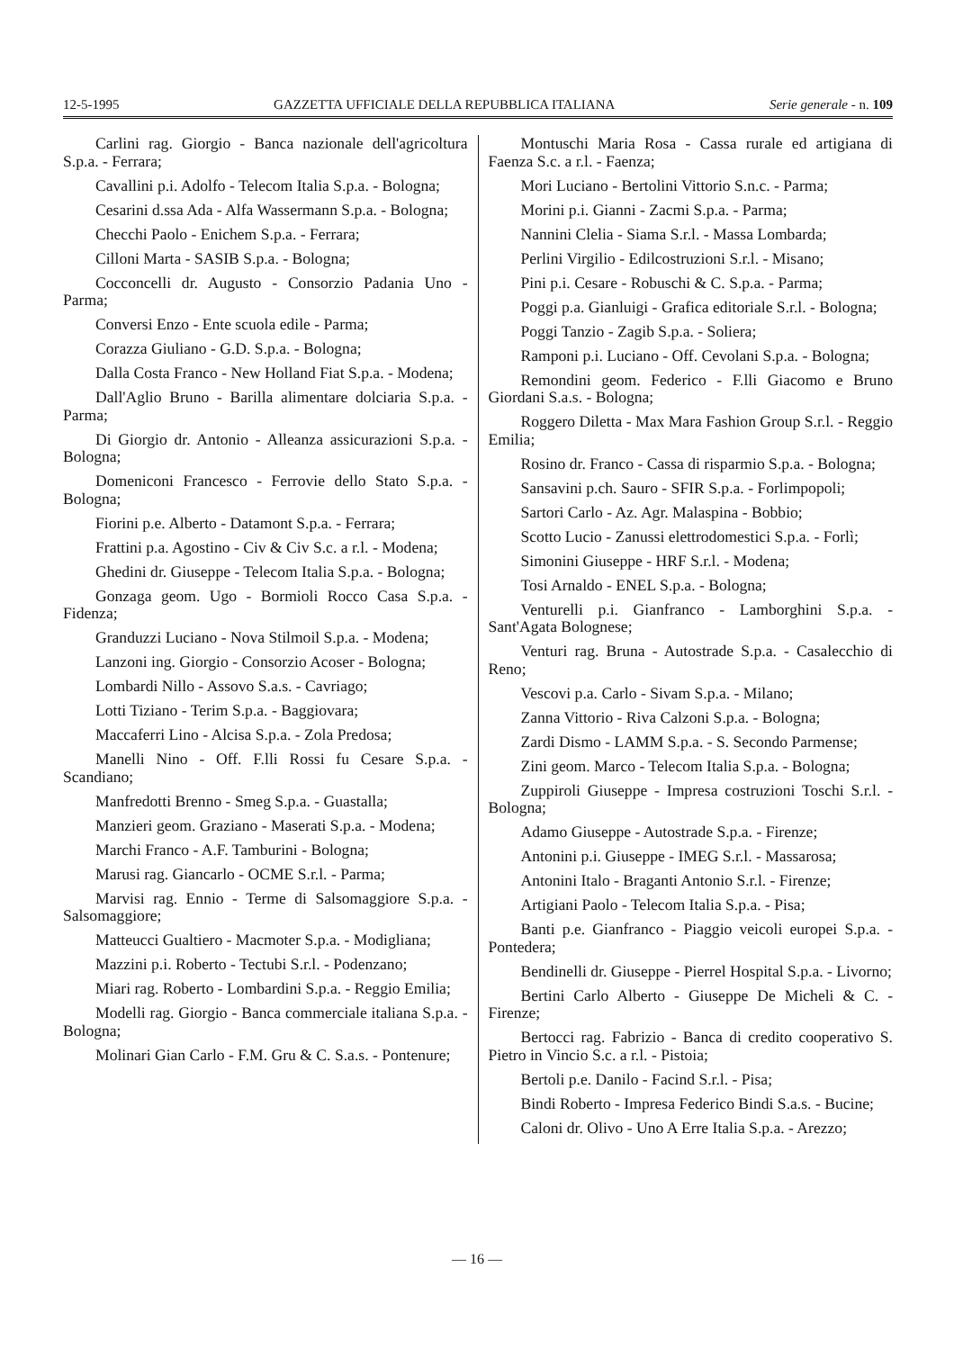12-5-1995 GAZZETTA UFFICIALE DELLA REPUBBLICA ITALIANA Serie generale - n. 109
Carlini rag. Giorgio - Banca nazionale dell'agricoltura S.p.a. - Ferrara;
Cavallini p.i. Adolfo - Telecom Italia S.p.a. - Bologna;
Cesarini d.ssa Ada - Alfa Wassermann S.p.a. - Bologna;
Checchi Paolo - Enichem S.p.a. - Ferrara;
Cilloni Marta - SASIB S.p.a. - Bologna;
Cocconcelli dr. Augusto - Consorzio Padania Uno - Parma;
Conversi Enzo - Ente scuola edile - Parma;
Corazza Giuliano - G.D. S.p.a. - Bologna;
Dalla Costa Franco - New Holland Fiat S.p.a. - Modena;
Dall'Aglio Bruno - Barilla alimentare dolciaria S.p.a. - Parma;
Di Giorgio dr. Antonio - Alleanza assicurazioni S.p.a. - Bologna;
Domeniconi Francesco - Ferrovie dello Stato S.p.a. - Bologna;
Fiorini p.e. Alberto - Datamont S.p.a. - Ferrara;
Frattini p.a. Agostino - Civ & Civ S.c. a r.l. - Modena;
Ghedini dr. Giuseppe - Telecom Italia S.p.a. - Bologna;
Gonzaga geom. Ugo - Bormioli Rocco Casa S.p.a. - Fidenza;
Granduzzi Luciano - Nova Stilmoil S.p.a. - Modena;
Lanzoni ing. Giorgio - Consorzio Acoser - Bologna;
Lombardi Nillo - Assovo S.a.s. - Cavriago;
Lotti Tiziano - Terim S.p.a. - Baggiovara;
Maccaferri Lino - Alcisa S.p.a. - Zola Predosa;
Manelli Nino - Off. F.lli Rossi fu Cesare S.p.a. - Scandiano;
Manfredotti Brenno - Smeg S.p.a. - Guastalla;
Manzieri geom. Graziano - Maserati S.p.a. - Modena;
Marchi Franco - A.F. Tamburini - Bologna;
Marusi rag. Giancarlo - OCME S.r.l. - Parma;
Marvisi rag. Ennio - Terme di Salsomaggiore S.p.a. - Salsomaggiore;
Matteucci Gualtiero - Macmoter S.p.a. - Modigliana;
Mazzini p.i. Roberto - Tectubi S.r.l. - Podenzano;
Miari rag. Roberto - Lombardini S.p.a. - Reggio Emilia;
Modelli rag. Giorgio - Banca commerciale italiana S.p.a. - Bologna;
Molinari Gian Carlo - F.M. Gru & C. S.a.s. - Pontenure;
Montuschi Maria Rosa - Cassa rurale ed artigiana di Faenza S.c. a r.l. - Faenza;
Mori Luciano - Bertolini Vittorio S.n.c. - Parma;
Morini p.i. Gianni - Zacmi S.p.a. - Parma;
Nannini Clelia - Siama S.r.l. - Massa Lombarda;
Perlini Virgilio - Edilcostruzioni S.r.l. - Misano;
Pini p.i. Cesare - Robuschi & C. S.p.a. - Parma;
Poggi p.a. Gianluigi - Grafica editoriale S.r.l. - Bologna;
Poggi Tanzio - Zagib S.p.a. - Soliera;
Ramponi p.i. Luciano - Off. Cevolani S.p.a. - Bologna;
Remondini geom. Federico - F.lli Giacomo e Bruno Giordani S.a.s. - Bologna;
Roggero Diletta - Max Mara Fashion Group S.r.l. - Reggio Emilia;
Rosino dr. Franco - Cassa di risparmio S.p.a. - Bologna;
Sansavini p.ch. Sauro - SFIR S.p.a. - Forlimpopoli;
Sartori Carlo - Az. Agr. Malaspina - Bobbio;
Scotto Lucio - Zanussi elettrodomestici S.p.a. - Forlì;
Simonini Giuseppe - HRF S.r.l. - Modena;
Tosi Arnaldo - ENEL S.p.a. - Bologna;
Venturelli p.i. Gianfranco - Lamborghini S.p.a. - Sant'Agata Bolognese;
Venturi rag. Bruna - Autostrade S.p.a. - Casalecchio di Reno;
Vescovi p.a. Carlo - Sivam S.p.a. - Milano;
Zanna Vittorio - Riva Calzoni S.p.a. - Bologna;
Zardi Dismo - LAMM S.p.a. - S. Secondo Parmense;
Zini geom. Marco - Telecom Italia S.p.a. - Bologna;
Zuppiroli Giuseppe - Impresa costruzioni Toschi S.r.l. - Bologna;
Adamo Giuseppe - Autostrade S.p.a. - Firenze;
Antonini p.i. Giuseppe - IMEG S.r.l. - Massarosa;
Antonini Italo - Braganti Antonio S.r.l. - Firenze;
Artigiani Paolo - Telecom Italia S.p.a. - Pisa;
Banti p.e. Gianfranco - Piaggio veicoli europei S.p.a. - Pontedera;
Bendinelli dr. Giuseppe - Pierrel Hospital S.p.a. - Livorno;
Bertini Carlo Alberto - Giuseppe De Micheli & C. - Firenze;
Bertocci rag. Fabrizio - Banca di credito cooperativo S. Pietro in Vincio S.c. a r.l. - Pistoia;
Bertoli p.e. Danilo - Facind S.r.l. - Pisa;
Bindi Roberto - Impresa Federico Bindi S.a.s. - Bucine;
Caloni dr. Olivo - Uno A Erre Italia S.p.a. - Arezzo;
— 16 —